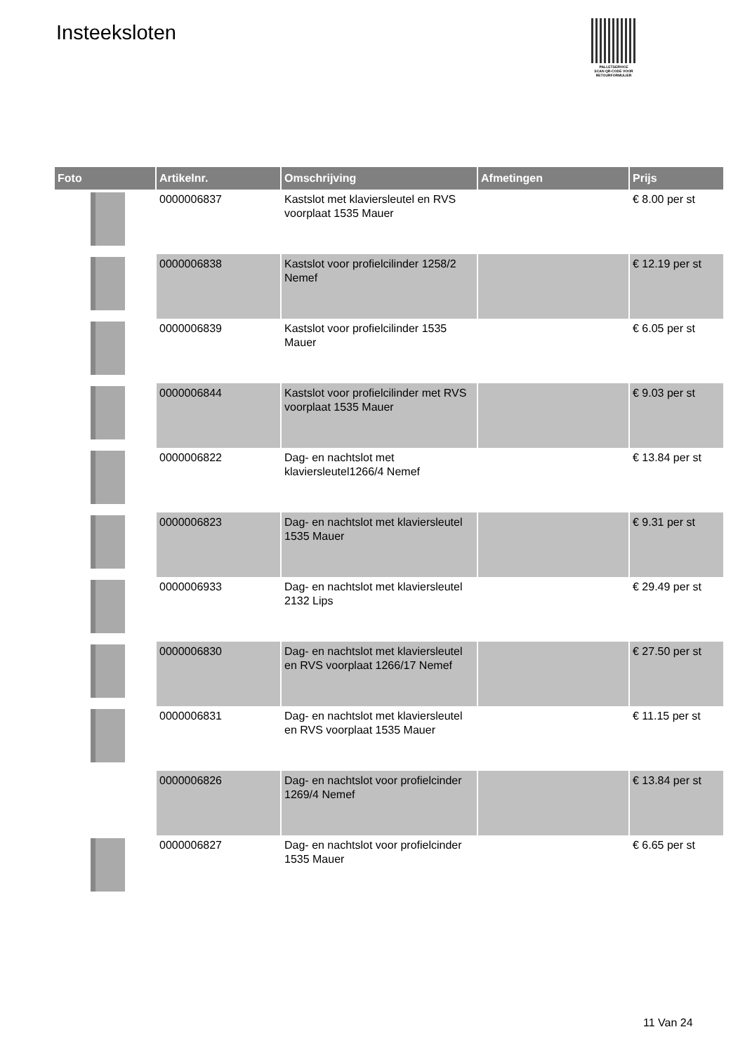Insteeksloten
PALLETSERVICE
SCAN QR-CODE VOOR
RETOURFORMULIER
| Foto | Artikelnr. | Omschrijving | Afmetingen | Prijs |
| --- | --- | --- | --- | --- |
| | 0000006837 | Kastslot met klaviersleutel en RVS voorplaat 1535 Mauer | | € 8.00 per st |
| | 0000006838 | Kastslot voor profielcilinder 1258/2 Nemef | | € 12.19 per st |
| | 0000006839 | Kastslot voor profielcilinder 1535 Mauer | | € 6.05 per st |
| | 0000006844 | Kastslot voor profielcilinder met RVS voorplaat 1535 Mauer | | € 9.03 per st |
| | 0000006822 | Dag- en nachtslot met klaviersleutel1266/4 Nemef | | € 13.84 per st |
| | 0000006823 | Dag- en nachtslot met klaviersleutel 1535 Mauer | | € 9.31 per st |
| | 0000006933 | Dag- en nachtslot met klaviersleutel 2132 Lips | | € 29.49 per st |
| | 0000006830 | Dag- en nachtslot met klaviersleutel en RVS voorplaat 1266/17 Nemef | | € 27.50 per st |
| | 0000006831 | Dag- en nachtslot met klaviersleutel en RVS voorplaat 1535 Mauer | | € 11.15 per st |
| | 0000006826 | Dag- en nachtslot voor profielcinder 1269/4 Nemef | | € 13.84 per st |
| | 0000006827 | Dag- en nachtslot voor profielcinder 1535 Mauer | | € 6.65 per st |
11 Van 24